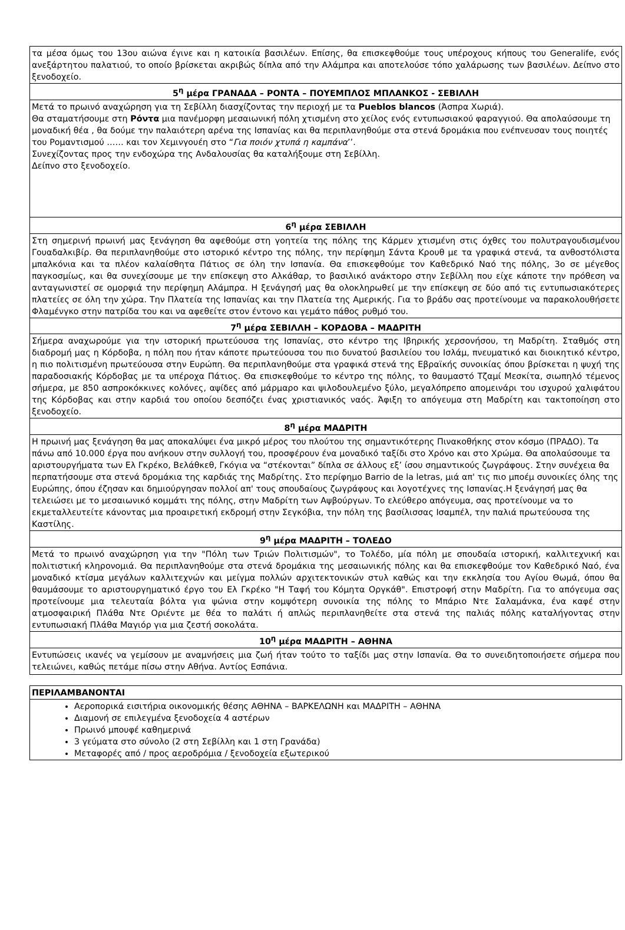| τα μέσα όμως του 13ου αιώνα έγινε και η κατοικία βασιλέων. Επίσης, θα επισκεφθούμε τους υπέροχους κήπους του Generalife, ενός ανεξάρτητου παλατιού, το οποίο βρίσκεται ακριβώς δίπλα από την Αλάμπρα και αποτελούσε τόπο χαλάρωσης των βασιλέων. Δείπνο στο ξενοδοχείο. |
| 5<sup>η</sup> μέρα ΓΡΑΝΑΔΑ – ΡΟΝΤΑ – ΠΟΥΕΜΠΛΟΣ ΜΠΛΑΝΚΟΣ - ΣΕΒΙΛΛΗ |
| Μετά το πρωινό αναχώρηση για τη Σεβίλλη διασχίζοντας την περιοχή με τα Pueblos blancos (Άσπρα Χωριά). Θα σταματήσουμε στη Ρόντα μια πανέμορφη μεσαιωνική πόλη χτισμένη στο χείλος ενός εντυπωσιακού φαραγγιού. Θα απολαύσουμε τη μοναδική θέα , θα δούμε την παλαιότερη αρένα της Ισπανίας και θα περιπλανηθούμε στα στενά δρομάκια που ενέπνευσαν τους ποιητές του Ρομαντισμού …… και τον Χεμινγουέη στο “ Για ποιόν χτυπά η καμπάνα ’’. Συνεχίζοντας προς την ενδοχώρα της Ανδαλουσίας θα καταλήξουμε στη Σεβίλλη. Δείπνο στο ξενοδοχείο. |
| 6<sup>η</sup> μέρα ΣΕΒΙΛΛΗ |
| Στη σημερινή πρωινή μας ξενάγηση θα αφεθούμε στη γοητεία της πόλης της Κάρμεν χτισμένη στις όχθες του πολυτραγουδισμένου Γουαδαλκιβίρ. Θα περιπλανηθούμε στο ιστορικό κέντρο της πόλης, την περίφημη Σάντα Κρουθ με τα γραφικά στενά, τα ανθοστόλιστα μπαλκόνια και τα πλέον καλαίσθητα Πάτιος σε όλη την Ισπανία. Θα επισκεφθούμε τον Καθεδρικό Ναό της πόλης, 3ο σε μέγεθος παγκοσμίως, και θα συνεχίσουμε με την επίσκεψη στο Αλκάθαρ, το βασιλικό ανάκτορο στην Σεβίλλη που είχε κάποτε την πρόθεση να ανταγωνιστεί σε ομορφιά την περίφημη Αλάμπρα. Η ξενάγησή μας θα ολοκληρωθεί με την επίσκεψη σε δύο από τις εντυπωσιακότερες πλατείες σε όλη την χώρα. Την Πλατεία της Ισπανίας και την Πλατεία της Αμερικής. Για το βράδυ σας προτείνουμε να παρακολουθήσετε Φλαμένγκο στην πατρίδα του και να αφεθείτε στον έντονο και γεμάτο πάθος ρυθμό του. |
| 7<sup>η</sup> μέρα ΣΕΒΙΛΛΗ – ΚΟΡΔΟΒΑ – ΜΑΔΡΙΤΗ |
| Σήμερα αναχωρούμε για την ιστορική πρωτεύουσα της Ισπανίας, στο κέντρο της Ιβηρικής χερσονήσου, τη Μαδρίτη. Σταθμός στη διαδρομή μας η Κόρδοβα, η πόλη που ήταν κάποτε πρωτεύουσα του πιο δυνατού βασιλείου του Ισλάμ, πνευματικό και διοικητικό κέντρο, η πιο πολιτισμένη πρωτεύουσα στην Ευρώπη. Θα περιπλανηθούμε στα γραφικά στενά της Εβραϊκής συνοικίας όπου βρίσκεται η ψυχή της παραδοσιακής Κόρδοβας με τα υπέροχα Πάτιος. Θα επισκεφθούμε το κέντρο της πόλης, το θαυμαστό Τζαμί Μεσκίτα, σιωπηλό τέμενος σήμερα, με 850 ασπροκόκκινες κολόνες, αψίδες από μάρμαρο και ψιλοδουλεμένο ξύλο, μεγαλόπρεπο απομεινάρι του ισχυρού χαλιφάτου της Κόρδοβας και στην καρδιά του οποίου δεσπόζει ένας χριστιανικός ναός. Άφιξη το απόγευμα στη Μαδρίτη και τακτοποίηση στο ξενοδοχείο. |
| 8<sup>η</sup> μέρα ΜΑΔΡΙΤΗ |
| Η πρωινή μας ξενάγηση θα μας αποκαλύψει ένα μικρό μέρος του πλούτου της σημαντικότερης Πινακοθήκης στον κόσμο (ΠΡΑΔΟ). Τα πάνω από 10.000 έργα που ανήκουν στην συλλογή του, προσφέρουν ένα μοναδικό ταξίδι στο Χρόνο και στο Χρώμα. Θα απολαύσουμε τα αριστουργήματα των Ελ Γκρέκο, Βελάθκεθ, Γκόγια να “στέκονται” δίπλα σε άλλους εξ’ ίσου σημαντικούς ζωγράφους. Στην συνέχεια θα περπατήσουμε στα στενά δρομάκια της καρδιάς της Μαδρίτης. Στο περίφημο Barrio de la letras, μιά απ' τις πιο μποέμ συνοικίες όλης της Ευρώπης, όπου έζησαν και δημιούργησαν πολλοί απ' τους σπουδαίους ζωγράφους και λογοτέχνες της Ισπανίας.Η ξενάγησή μας θα τελειώσει με το μεσαιωνικό κομμάτι της πόλης, στην Μαδρίτη των Αψβούργων. Το ελεύθερο απόγευμα, σας προτείνουμε να το εκμεταλλευτείτε κάνοντας μια προαιρετική εκδρομή στην Σεγκόβια, την πόλη της βασίλισσας Ισαμπέλ, την παλιά πρωτεύουσα της Καστίλης. |
| 9<sup>η</sup> μέρα ΜΑΔΡΙΤΗ – ΤΟΛΕΔΟ |
| Μετά το πρωινό αναχώρηση για την "Πόλη των Τριών Πολιτισμών", το Τολέδο, μία πόλη με σπουδαία ιστορική, καλλιτεχνική και πολιτιστική κληρονομιά. Θα περιπλανηθούμε στα στενά δρομάκια της μεσαιωνικής πόλης και θα επισκεφθούμε τον Καθεδρικό Ναό, ένα μοναδικό κτίσμα μεγάλων καλλιτεχνών και μείγμα πολλών αρχιτεκτονικών στυλ καθώς και την εκκλησία του Αγίου Θωμά, όπου θα θαυμάσουμε το αριστουργηματικό έργο του Ελ Γκρέκο "Η Ταφή του Κόμητα Οργκάθ". Επιστροφή στην Μαδρίτη. Για το απόγευμα σας προτείνουμε μια τελευταία βόλτα για ψώνια στην κομψότερη συνοικία της πόλης το Μπάριο Ντε Σαλαμάνκα, ένα καφέ στην ατμοσφαιρική Πλάθα Ντε Οριέντε με θέα το παλάτι ή απλώς περιπλανηθείτε στα στενά της παλιάς πόλης καταλήγοντας στην εντυπωσιακή Πλάθα Μαγιόρ για μια ζεστή σοκολάτα. |
| 10<sup>η</sup> μέρα ΜΑΔΡΙΤΗ – ΑΘΗΝΑ |
| Εντυπώσεις ικανές να γεμίσουν με αναμνήσεις μια ζωή ήταν τούτο το ταξίδι μας στην Ισπανία. Θα το συνειδητοποιήσετε σήμερα που τελειώνει, καθώς πετάμε πίσω στην Αθήνα. Αντίος Εσπάνια. |
| ΠΕΡΙΛΑΜΒΑΝΟΝΤΑΙ |
| Αεροπορικά εισιτήρια οικονομικής θέσης ΑΘΗΝΑ – ΒΑΡΚΕΛΩΝΗ και ΜΑΔΡΙΤΗ – ΑΘΗΝΑ Διαμονή σε επιλεγμένα ξενοδοχεία 4 αστέρων Πρωινό μπουφέ καθημερινά 3 γεύματα στο σύνολο (2 στη Σεβίλλη και 1 στη Γρανάδα) Μεταφορές από / προς αεροδρόμια / ξενοδοχεία εξωτερικού |